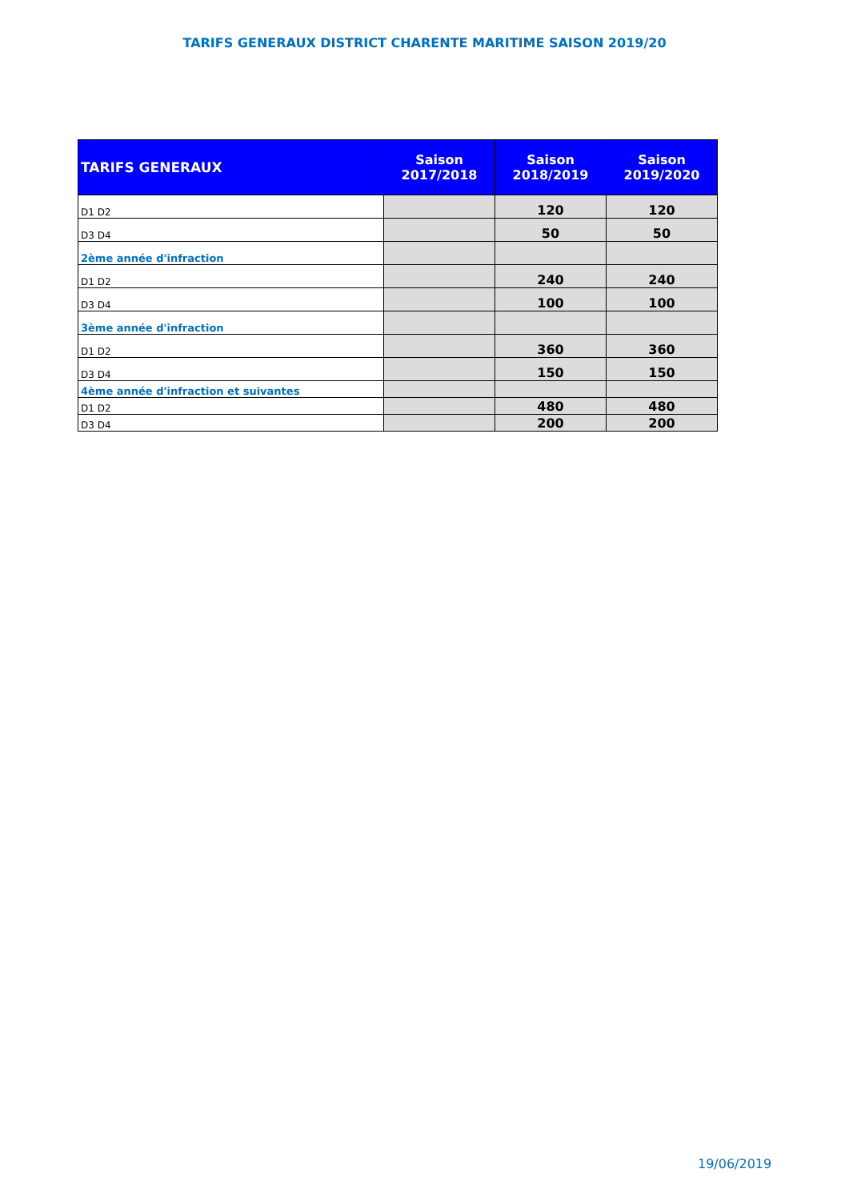TARIFS GENERAUX DISTRICT CHARENTE MARITIME SAISON 2019/20
| TARIFS GENERAUX | Saison 2017/2018 | Saison 2018/2019 | Saison 2019/2020 |
| --- | --- | --- | --- |
| D1 D2 | | 120 | 120 |
| D3 D4 | | 50 | 50 |
| 2ème année d'infraction | | | |
| D1 D2 | | 240 | 240 |
| D3 D4 | | 100 | 100 |
| 3ème année d'infraction | | | |
| D1 D2 | | 360 | 360 |
| D3 D4 | | 150 | 150 |
| 4ème année d'infraction et suivantes | | | |
| D1 D2 | | 480 | 480 |
| D3 D4 | | 200 | 200 |
19/06/2019